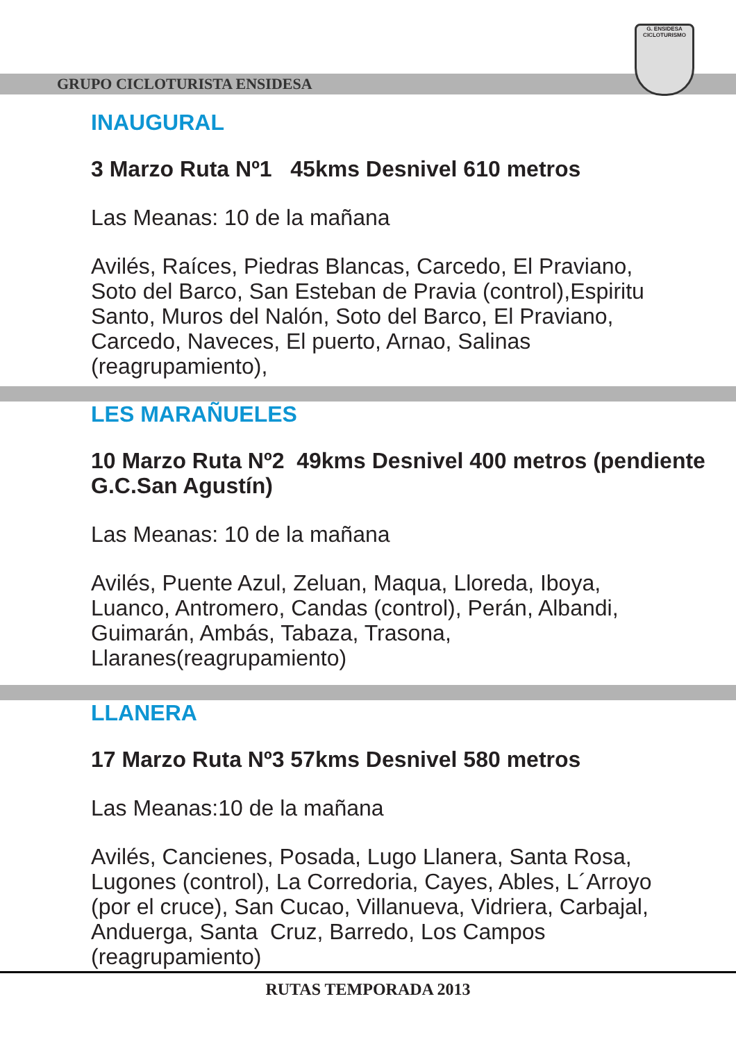GRUPO CICLOTURISTA ENSIDESA
G. ENSIDESA
CICLOTURISMO
INAUGURAL
3 Marzo Ruta Nº1 45kms Desnivel 610 metros
Las Meanas: 10 de la mañana
Avilés, Raíces, Piedras Blancas, Carcedo, El Praviano, Soto del Barco, San Esteban de Pravia (control),Espiritu Santo, Muros del Nalón, Soto del Barco, El Praviano, Carcedo, Naveces, El puerto, Arnao, Salinas (reagrupamiento),
LES MARAÑUELES
10 Marzo Ruta Nº2 49kms Desnivel 400 metros (pendiente G.C.San Agustín)
Las Meanas: 10 de la mañana
Avilés, Puente Azul, Zeluan, Maqua, Lloreda, Iboya, Luanco, Antromero, Candas (control), Perán, Albandi, Guimarán, Ambás, Tabaza, Trasona, Llaranes(reagrupamiento)
LLANERA
17 Marzo Ruta Nº3 57kms Desnivel 580 metros
Las Meanas:10 de la mañana
Avilés, Cancienes, Posada, Lugo Llanera, Santa Rosa, Lugones (control), La Corredoria, Cayes, Ables, L´Arroyo (por el cruce), San Cucao, Villanueva, Vidriera, Carbajal, Anduerga, Santa Cruz, Barredo, Los Campos (reagrupamiento)
RUTAS TEMPORADA 2013